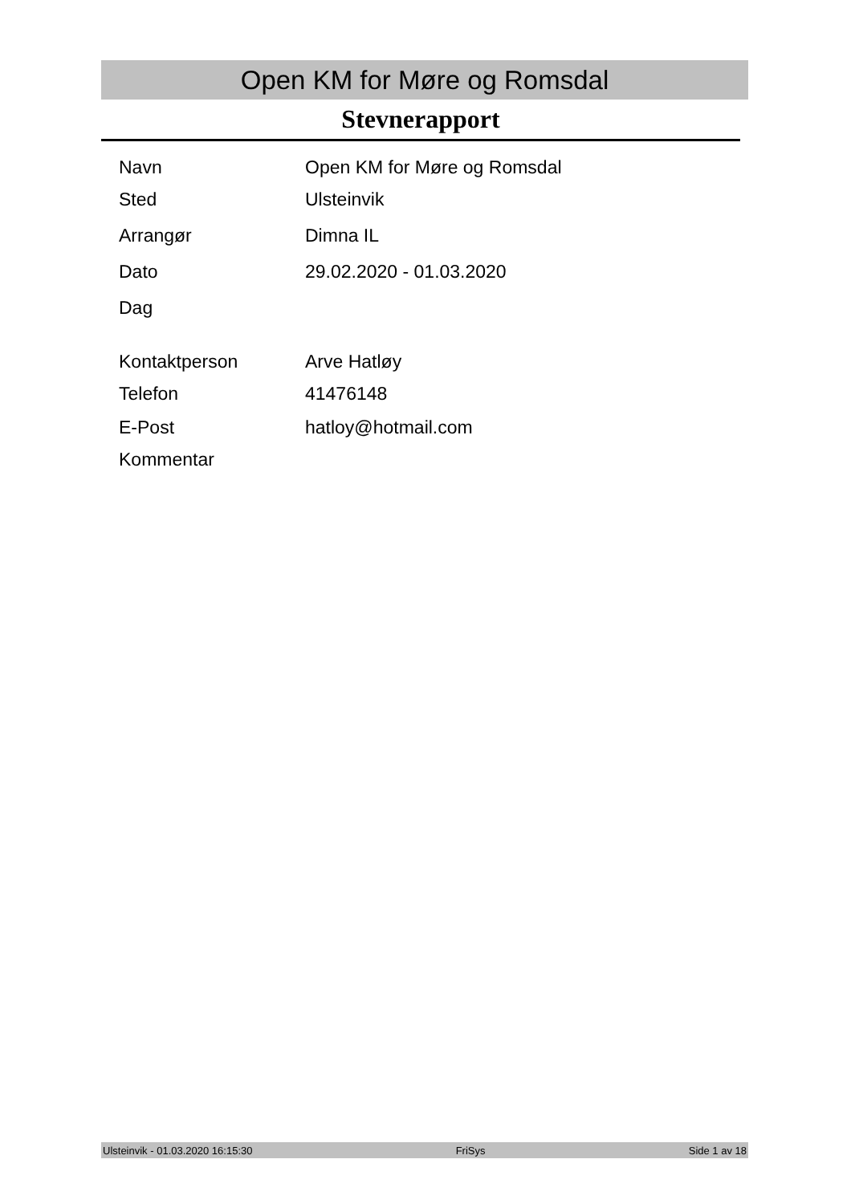Open KM for Møre og Romsdal
Stevnerapport
| Navn | Open KM for Møre og Romsdal |
| Sted | Ulsteinvik |
| Arrangør | Dimna IL |
| Dato | 29.02.2020 - 01.03.2020 |
| Dag | |
| Kontaktperson | Arve Hatløy |
| Telefon | 41476148 |
| E-Post | hatloy@hotmail.com |
| Kommentar | |
Ulsteinvik - 01.03.2020 16:15:30 FriSys Side 1 av 18